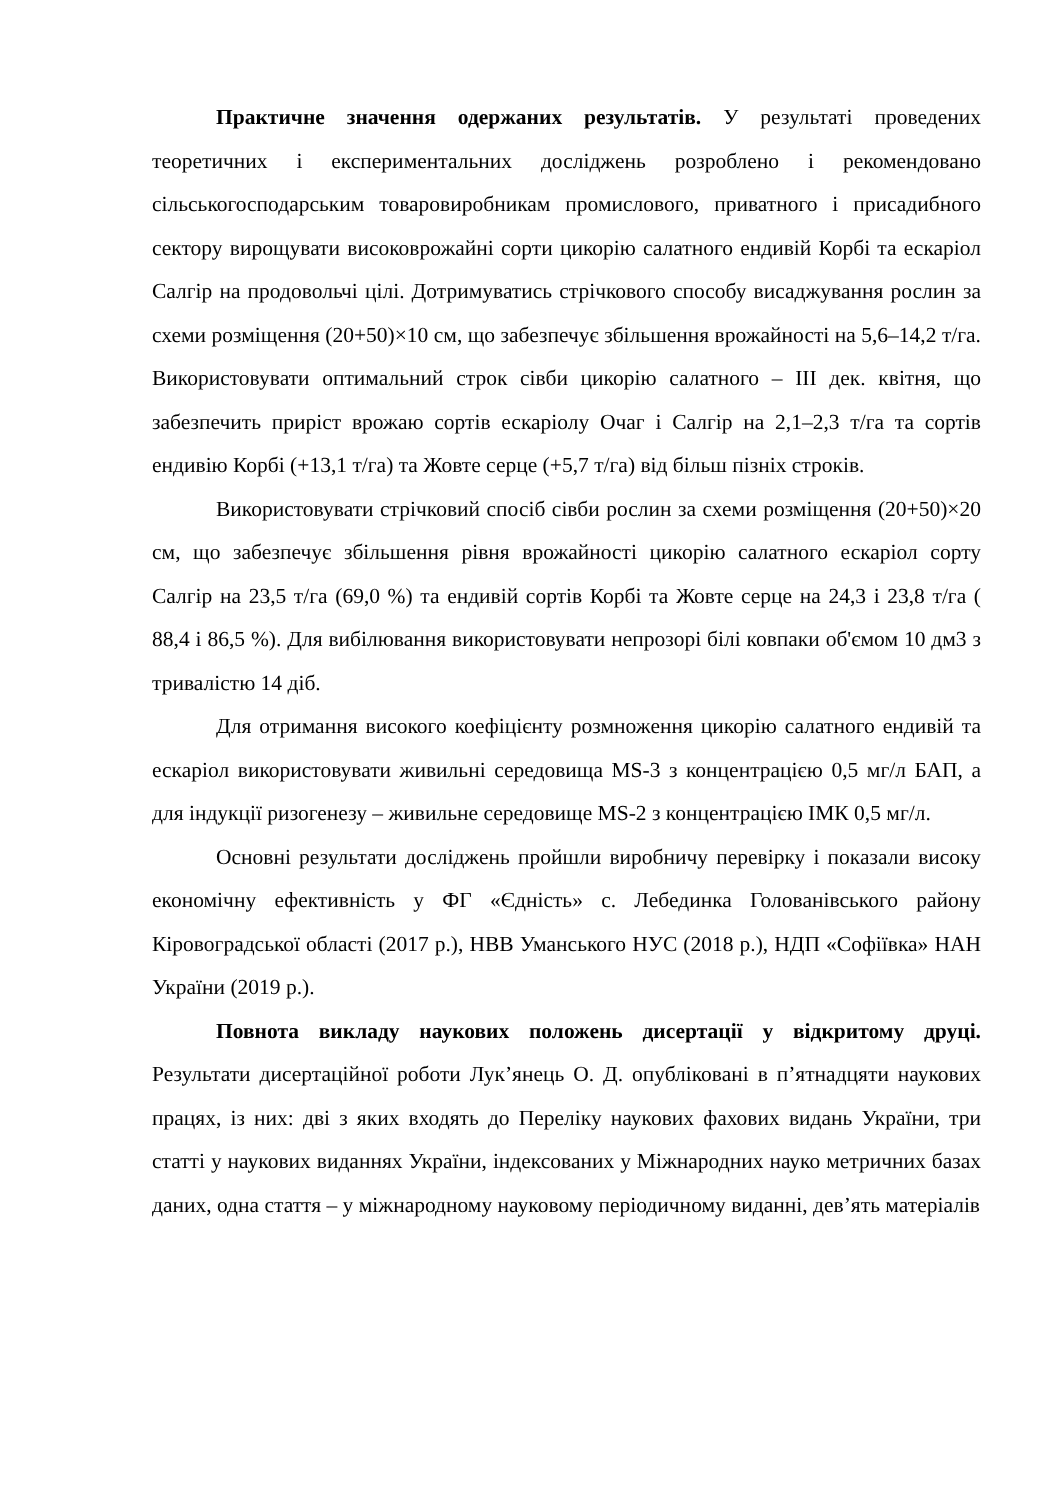Практичне значення одержаних результатів. У результаті проведених теоретичних і експериментальних досліджень розроблено і рекомендовано сільськогосподарським товаровиробникам промислового, приватного і присадибного сектору вирощувати високоврожайні сорти цикорію салатного ендивій Корбі та ескаріол Салгір на продовольчі цілі. Дотримуватись стрічкового способу висаджування рослин за схеми розміщення (20+50)×10 см, що забезпечує збільшення врожайності на 5,6–14,2 т/га. Використовувати оптимальний строк сівби цикорію салатного – ІІІ дек. квітня, що забезпечить приріст врожаю сортів ескаріолу Очаг і Салгір на 2,1–2,3 т/га та сортів ендивію Корбі (+13,1 т/га) та Жовте серце (+5,7 т/га) від більш пізніх строків.
Використовувати стрічковий спосіб сівби рослин за схеми розміщення (20+50)×20 см, що забезпечує збільшення рівня врожайності цикорію салатного ескаріол сорту Салгір на 23,5 т/га (69,0 %) та ендивій сортів Корбі та Жовте серце на 24,3 і 23,8 т/га ( 88,4 і 86,5 %). Для вибілювання використовувати непрозорі білі ковпаки об'ємом 10 дм3 з тривалістю 14 діб.
Для отримання високого коефіцієнту розмноження цикорію салатного ендивій та ескаріол використовувати живильні середовища MS-3 з концентрацією 0,5 мг/л БАП, а для індукції ризогенезу – живильне середовище MS-2 з концентрацією ІМК 0,5 мг/л.
Основні результати досліджень пройшли виробничу перевірку і показали високу економічну ефективність у ФГ «Єдність» с. Лебединка Голованівського району Кіровоградської області (2017 р.), НВВ Уманського НУС (2018 р.), НДП «Софіївка» НАН України (2019 р.).
Повнота викладу наукових положень дисертації у відкритому друці. Результати дисертаційної роботи Лук’янець О. Д. опубліковані в п’ятнадцяти наукових працях, із них: дві з яких входять до Переліку наукових фахових видань України, три статті у наукових виданнях України, індексованих у Міжнародних науко метричних базах даних, одна стаття – у міжнародному науковому періодичному виданні, дев’ять матеріалів